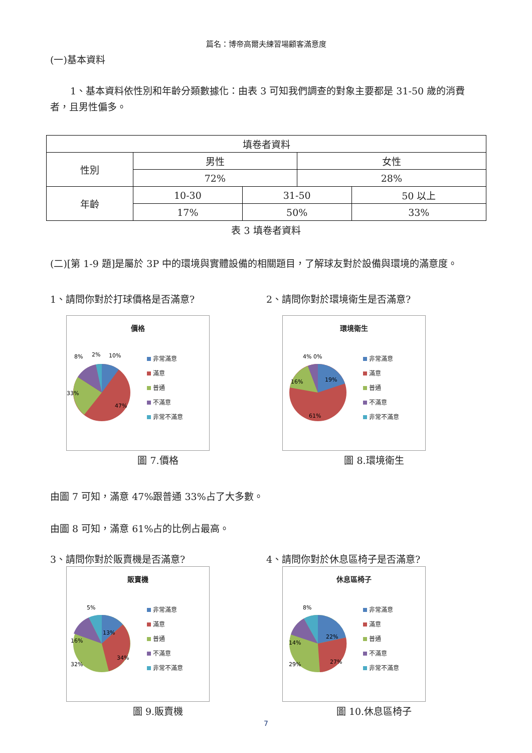篇名：博帝高爾夫練習場顧客滿意度
(一)基本資料
1、基本資料依性別和年齡分類數據化：由表 3 可知我們調查的對象主要都是 31-50 歲的消費者，且男性偏多。
| 填卷者資料 | | | | |
| 性別 | 男性 | | 女性 | |
| | 72% | | 28% | |
| 年齡 | 10-30 | 31-50 | | 50 以上 |
| | 17% | 50% | | 33% |
表 3 填卷者資料
(二)[第 1-9 題]是屬於 3P 中的環境與實體設備的相關題目，了解球友對於設備與環境的滿意度。
1、請問你對於打球價格是否滿意?
價格
8%
2%
10%
33%
47%
非常滿意
滿意
普通
不滿意
非常不滿意
圖 7.價格
2、請問你對於環境衛生是否滿意?
環境衛生
4% 0%
19%
16%
61%
非常滿意
滿意
普通
不滿意
非常不滿意
圖 8.環境衛生
由圖 7 可知，滿意 47%跟普通 33%占了大多數。
由圖 8 可知，滿意 61%占的比例占最高。
3、請問你對於販賣機是否滿意?
販賣機
5%
13%
16%
32%
34%
非常滿意
滿意
普通
不滿意
非常不滿意
圖 9.販賣機
4、請問你對於休息區椅子是否滿意?
休息區椅子
8%
22%
14%
29%
27%
非常滿意
滿意
普通
不滿意
非常不滿意
圖 10.休息區椅子
7